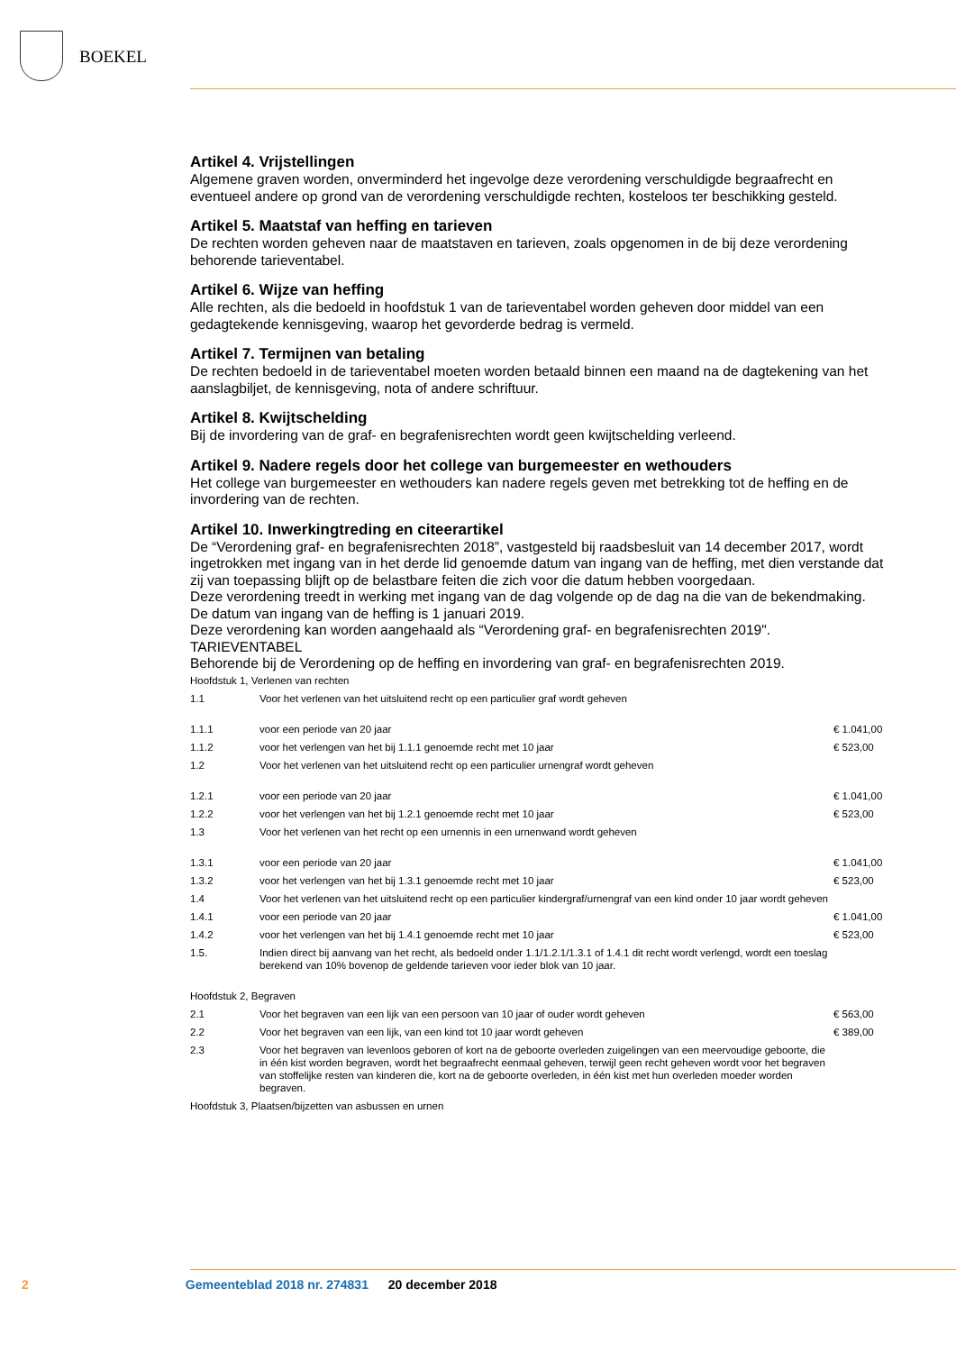BOEKEL
Artikel 4. Vrijstellingen
Algemene graven worden, onverminderd het ingevolge deze verordening verschuldigde begraafrecht en eventueel andere op grond van de verordening verschuldigde rechten, kosteloos ter beschikking gesteld.
Artikel 5. Maatstaf van heffing en tarieven
De rechten worden geheven naar de maatstaven en tarieven, zoals opgenomen in de bij deze verordening behorende tarieventabel.
Artikel 6. Wijze van heffing
Alle rechten, als die bedoeld in hoofdstuk 1 van de tarieventabel worden geheven door middel van een gedagtekende kennisgeving, waarop het gevorderde bedrag is vermeld.
Artikel 7. Termijnen van betaling
De rechten bedoeld in de tarieventabel moeten worden betaald binnen een maand na de dagtekening van het aanslagbiljet, de kennisgeving, nota of andere schriftuur.
Artikel 8. Kwijtschelding
Bij de invordering van de graf- en begrafenisrechten wordt geen kwijtschelding verleend.
Artikel 9. Nadere regels door het college van burgemeester en wethouders
Het college van burgemeester en wethouders kan nadere regels geven met betrekking tot de heffing en de invordering van de rechten.
Artikel 10. Inwerkingtreding en citeerartikel
De “Verordening graf- en begrafenisrechten 2018”, vastgesteld bij raadsbesluit van 14 december 2017, wordt ingetrokken met ingang van in het derde lid genoemde datum van ingang van de heffing, met dien verstande dat zij van toepassing blijft op de belastbare feiten die zich voor die datum hebben voorgedaan.
Deze verordening treedt in werking met ingang van de dag volgende op de dag na die van de bekendmaking.
De datum van ingang van de heffing is 1 januari 2019.
Deze verordening kan worden aangehaald als “Verordening graf- en begrafenisrechten 2019".
TARIEVENTABEL
Behorende bij de Verordening op de heffing en invordering van graf- en begrafenisrechten 2019.
| Hoofdstuk 1, Verlenen van rechten | | |
| 1.1 | Voor het verlenen van het uitsluitend recht op een particulier graf wordt geheven | |
| 1.1.1 | voor een periode van 20 jaar | € 1.041,00 |
| 1.1.2 | voor het verlengen van het bij 1.1.1 genoemde recht met 10 jaar | € 523,00 |
| 1.2 | Voor het verlenen van het uitsluitend recht op een particulier urnengraf wordt geheven | |
| 1.2.1 | voor een periode van 20 jaar | € 1.041,00 |
| 1.2.2 | voor het verlengen van het bij 1.2.1 genoemde recht met 10 jaar | € 523,00 |
| 1.3 | Voor het verlenen van het recht op een urnennis in een urnenwand wordt geheven | |
| 1.3.1 | voor een periode van 20 jaar | € 1.041,00 |
| 1.3.2 | voor het verlengen van het bij 1.3.1 genoemde recht met 10 jaar | € 523,00 |
| 1.4 | Voor het verlenen van het uitsluitend recht op een particulier kindergraf/urnengraf van een kind onder 10 jaar wordt geheven | |
| 1.4.1 | voor een periode van 20 jaar | € 1.041,00 |
| 1.4.2 | voor het verlengen van het bij 1.4.1 genoemde recht met 10 jaar | € 523,00 |
| 1.5. | Indien direct bij aanvang van het recht, als bedoeld onder 1.1/1.2.1/1.3.1 of 1.4.1 dit recht wordt verlengd, wordt een toeslag berekend van 10% bovenop de geldende tarieven voor ieder blok van 10 jaar. | |
| Hoofdstuk 2, Begraven | | |
| 2.1 | Voor het begraven van een lijk van een persoon van 10 jaar of ouder wordt geheven | € 563,00 |
| 2.2 | Voor het begraven van een lijk, van een kind tot 10 jaar wordt geheven | € 389,00 |
| 2.3 | Voor het begraven van levenloos geboren of kort na de geboorte overleden zuigelingen van een meervoudige geboorte, die in één kist worden begraven, wordt het begraafrecht eenmaal geheven, terwijl geen recht geheven wordt voor het begraven van stoffelijke resten van kinderen die, kort na de geboorte overleden, in één kist met hun overleden moeder worden begraven. | |
| Hoofdstuk 3, Plaatsen/bijzetten van asbussen en urnen | | |
2 Gemeenteblad 2018 nr. 274831 20 december 2018